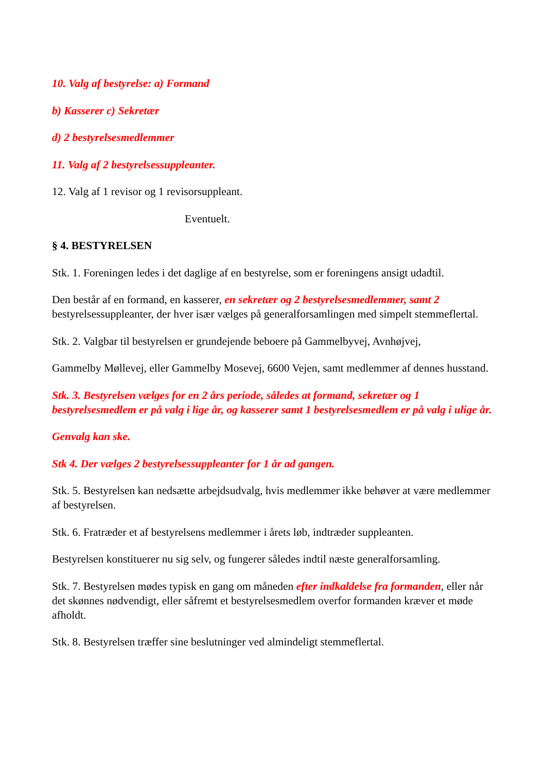10. Valg af bestyrelse: a) Formand
b) Kasserer c) Sekretær
d) 2 bestyrelsesmedlemmer
11. Valg af 2 bestyrelsessuppleanter.
12. Valg af 1 revisor og 1 revisorsuppleant.
Eventuelt.
§ 4. BESTYRELSEN
Stk. 1. Foreningen ledes i det daglige af en bestyrelse, som er foreningens ansigt udadtil.
Den består af en formand, en kasserer, en sekretær og 2 bestyrelsesmedlemmer, samt 2 bestyrelsessuppleanter, der hver især vælges på generalforsamlingen med simpelt stemmeflertal.
Stk. 2. Valgbar til bestyrelsen er grundejende beboere på Gammelbyvej, Avnhøjvej,
Gammelby Møllevej, eller Gammelby Mosevej, 6600 Vejen, samt medlemmer af dennes husstand.
Stk. 3. Bestyrelsen vælges for en 2 års periode, således at formand, sekretær og 1 bestyrelsesmedlem er på valg i lige år, og kasserer samt 1 bestyrelsesmedlem er på valg i ulige år.
Genvalg kan ske.
Stk 4. Der vælges 2 bestyrelsessuppleanter for 1 år ad gangen.
Stk. 5. Bestyrelsen kan nedsætte arbejdsudvalg, hvis medlemmer ikke behøver at være medlemmer af bestyrelsen.
Stk. 6. Fratræder et af bestyrelsens medlemmer i årets løb, indtræder suppleanten.
Bestyrelsen konstituerer nu sig selv, og fungerer således indtil næste generalforsamling.
Stk. 7. Bestyrelsen mødes typisk en gang om måneden efter indkaldelse fra formanden, eller når det skønnes nødvendigt, eller såfremt et bestyrelsesmedlem overfor formanden kræver et møde afholdt.
Stk. 8. Bestyrelsen træffer sine beslutninger ved almindeligt stemmeflertal.